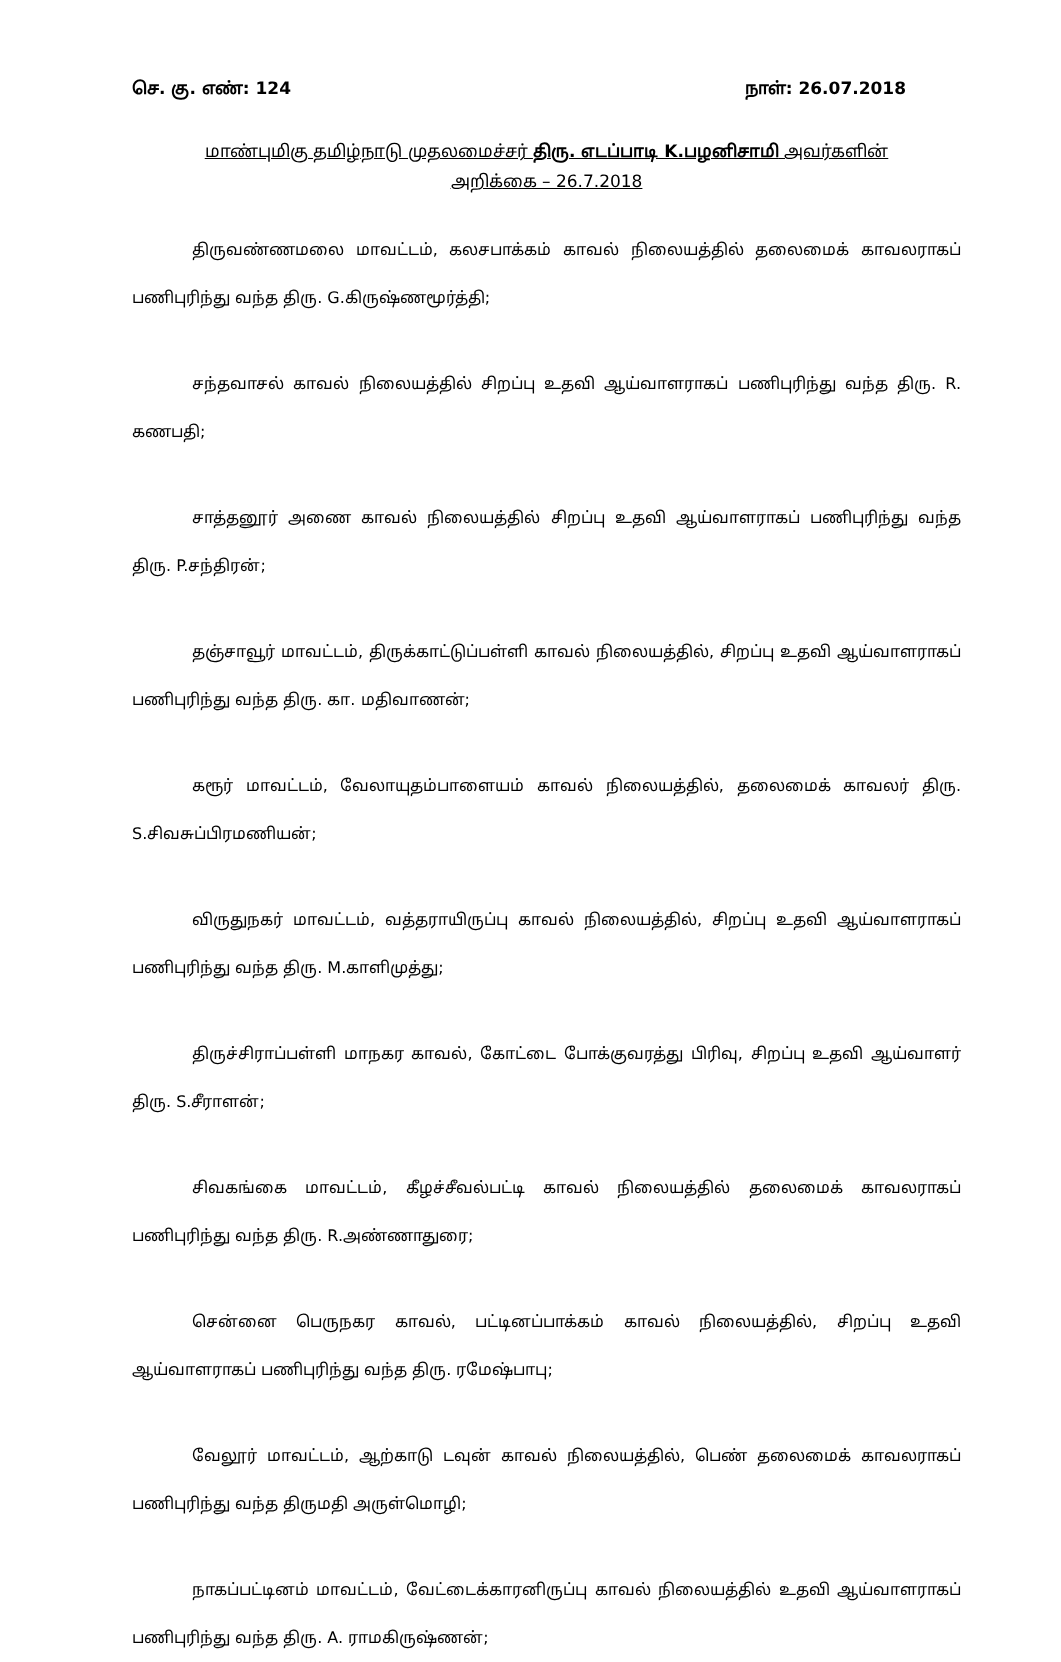செ. கு. எண்: 124 நாள்: 26.07.2018
மாண்புமிகு தமிழ்நாடு முதலமைச்சர் திரு. எடப்பாடி K.பழனிசாமி அவர்களின்
அறிக்கை – 26.7.2018
திருவண்ணமலை மாவட்டம், கலசபாக்கம் காவல் நிலையத்தில் தலைமைக் காவலராகப் பணிபுரிந்து வந்த திரு. G.கிருஷ்ணமூர்த்தி;
சந்தவாசல் காவல் நிலையத்தில் சிறப்பு உதவி ஆய்வாளராகப் பணிபுரிந்து வந்த திரு. R. கணபதி;
சாத்தனூர் அணை காவல் நிலையத்தில் சிறப்பு உதவி ஆய்வாளராகப் பணிபுரிந்து வந்த திரு. P.சந்திரன்;
தஞ்சாவூர் மாவட்டம், திருக்காட்டுப்பள்ளி காவல் நிலையத்தில், சிறப்பு உதவி ஆய்வாளராகப் பணிபுரிந்து வந்த திரு. கா. மதிவாணன்;
கரூர் மாவட்டம், வேலாயுதம்பாளையம் காவல் நிலையத்தில், தலைமைக் காவலர் திரு. S.சிவசுப்பிரமணியன்;
விருதுநகர் மாவட்டம், வத்தராயிருப்பு காவல் நிலையத்தில், சிறப்பு உதவி ஆய்வாளராகப் பணிபுரிந்து வந்த திரு. M.காளிமுத்து;
திருச்சிராப்பள்ளி மாநகர காவல், கோட்டை போக்குவரத்து பிரிவு, சிறப்பு உதவி ஆய்வாளர் திரு. S.சீராளன்;
சிவகங்கை மாவட்டம், கீழச்சீவல்பட்டி காவல் நிலையத்தில் தலைமைக் காவலராகப் பணிபுரிந்து வந்த திரு. R.அண்ணாதுரை;
சென்னை பெருநகர காவல், பட்டினப்பாக்கம் காவல் நிலையத்தில், சிறப்பு உதவி ஆய்வாளராகப் பணிபுரிந்து வந்த திரு. ரமேஷ்பாபு;
வேலூர் மாவட்டம், ஆற்காடு டவுன் காவல் நிலையத்தில், பெண் தலைமைக் காவலராகப் பணிபுரிந்து வந்த திருமதி அருள்மொழி;
நாகப்பட்டினம் மாவட்டம், வேட்டைக்காரனிருப்பு காவல் நிலையத்தில் உதவி ஆய்வாளராகப் பணிபுரிந்து வந்த திரு. A. ராமகிருஷ்ணன்;